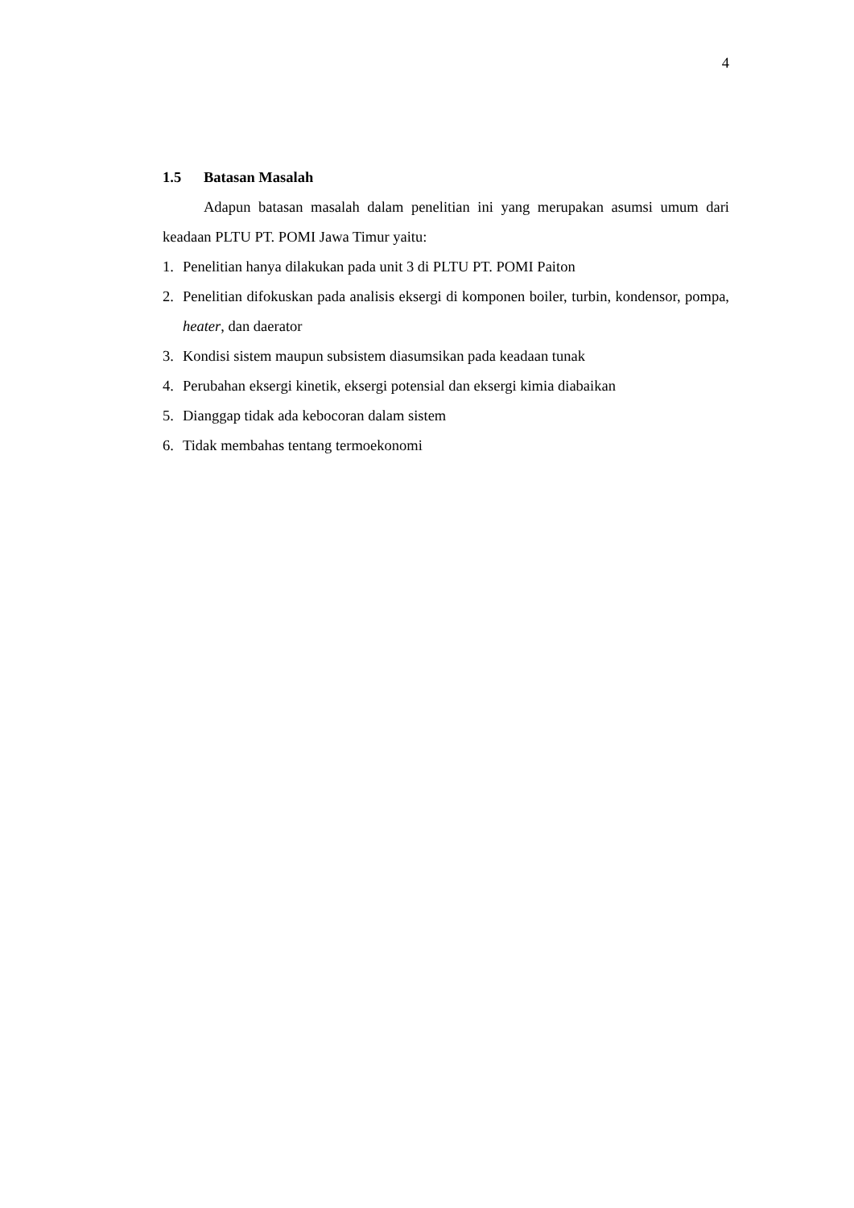4
1.5 Batasan Masalah
Adapun batasan masalah dalam penelitian ini yang merupakan asumsi umum dari keadaan PLTU PT. POMI Jawa Timur yaitu:
1. Penelitian hanya dilakukan pada unit 3 di PLTU PT. POMI Paiton
2. Penelitian difokuskan pada analisis eksergi di komponen boiler, turbin, kondensor, pompa, heater, dan daerator
3. Kondisi sistem maupun subsistem diasumsikan pada keadaan tunak
4. Perubahan eksergi kinetik, eksergi potensial dan eksergi kimia diabaikan
5. Dianggap tidak ada kebocoran dalam sistem
6. Tidak membahas tentang termoekonomi